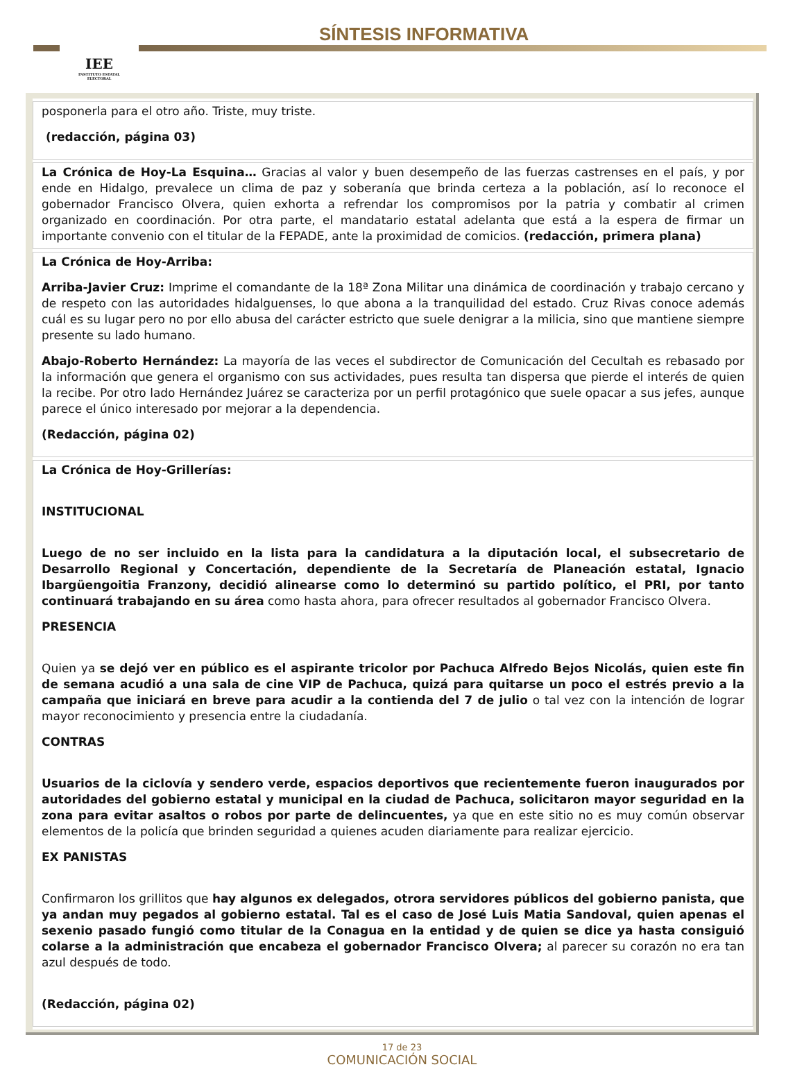IEE
INSTITUTO ESTATAL ELECTORAL
SÍNTESIS INFORMATIVA
| posponerla para el otro año. Triste, muy triste. (redacción, página 03) |
| La Crónica de Hoy-La Esquina… Gracias al valor y buen desempeño de las fuerzas castrenses en el país, y por ende en Hidalgo, prevalece un clima de paz y soberanía que brinda certeza a la población, así lo reconoce el gobernador Francisco Olvera, quien exhorta a refrendar los compromisos por la patria y combatir al crimen organizado en coordinación. Por otra parte, el mandatario estatal adelanta que está a la espera de firmar un importante convenio con el titular de la FEPADE, ante la proximidad de comicios. (redacción, primera plana) |
| La Crónica de Hoy-Arriba: Arriba-Javier Cruz: Imprime el comandante de la 18ª Zona Militar una dinámica de coordinación y trabajo cercano y de respeto con las autoridades hidalguenses, lo que abona a la tranquilidad del estado. Cruz Rivas conoce además cuál es su lugar pero no por ello abusa del carácter estricto que suele denigrar a la milicia, sino que mantiene siempre presente su lado humano. Abajo-Roberto Hernández: La mayoría de las veces el subdirector de Comunicación del Cecultah es rebasado por la información que genera el organismo con sus actividades, pues resulta tan dispersa que pierde el interés de quien la recibe. Por otro lado Hernández Juárez se caracteriza por un perfil protagónico que suele opacar a sus jefes, aunque parece el único interesado por mejorar a la dependencia. (Redacción, página 02) |
| La Crónica de Hoy-Grillerías: INSTITUCIONAL Luego de no ser incluido en la lista para la candidatura a la diputación local, el subsecretario de Desarrollo Regional y Concertación, dependiente de la Secretaría de Planeación estatal, Ignacio Ibargüengoitia Franzony, decidió alinearse como lo determinó su partido político, el PRI, por tanto continuará trabajando en su área como hasta ahora, para ofrecer resultados al gobernador Francisco Olvera. PRESENCIA Quien ya se dejó ver en público es el aspirante tricolor por Pachuca Alfredo Bejos Nicolás, quien este fin de semana acudió a una sala de cine VIP de Pachuca, quizá para quitarse un poco el estrés previo a la campaña que iniciará en breve para acudir a la contienda del 7 de julio o tal vez con la intención de lograr mayor reconocimiento y presencia entre la ciudadanía. CONTRAS Usuarios de la ciclovía y sendero verde, espacios deportivos que recientemente fueron inaugurados por autoridades del gobierno estatal y municipal en la ciudad de Pachuca, solicitaron mayor seguridad en la zona para evitar asaltos o robos por parte de delincuentes, ya que en este sitio no es muy común observar elementos de la policía que brinden seguridad a quienes acuden diariamente para realizar ejercicio. EX PANISTAS Confirmaron los grillitos que hay algunos ex delegados, otrora servidores públicos del gobierno panista, que ya andan muy pegados al gobierno estatal. Tal es el caso de José Luis Matia Sandoval, quien apenas el sexenio pasado fungió como titular de la Conagua en la entidad y de quien se dice ya hasta consiguió colarse a la administración que encabeza el gobernador Francisco Olvera; al parecer su corazón no era tan azul después de todo. (Redacción, página 02) |
17 de 23
COMUNICACIÓN SOCIAL